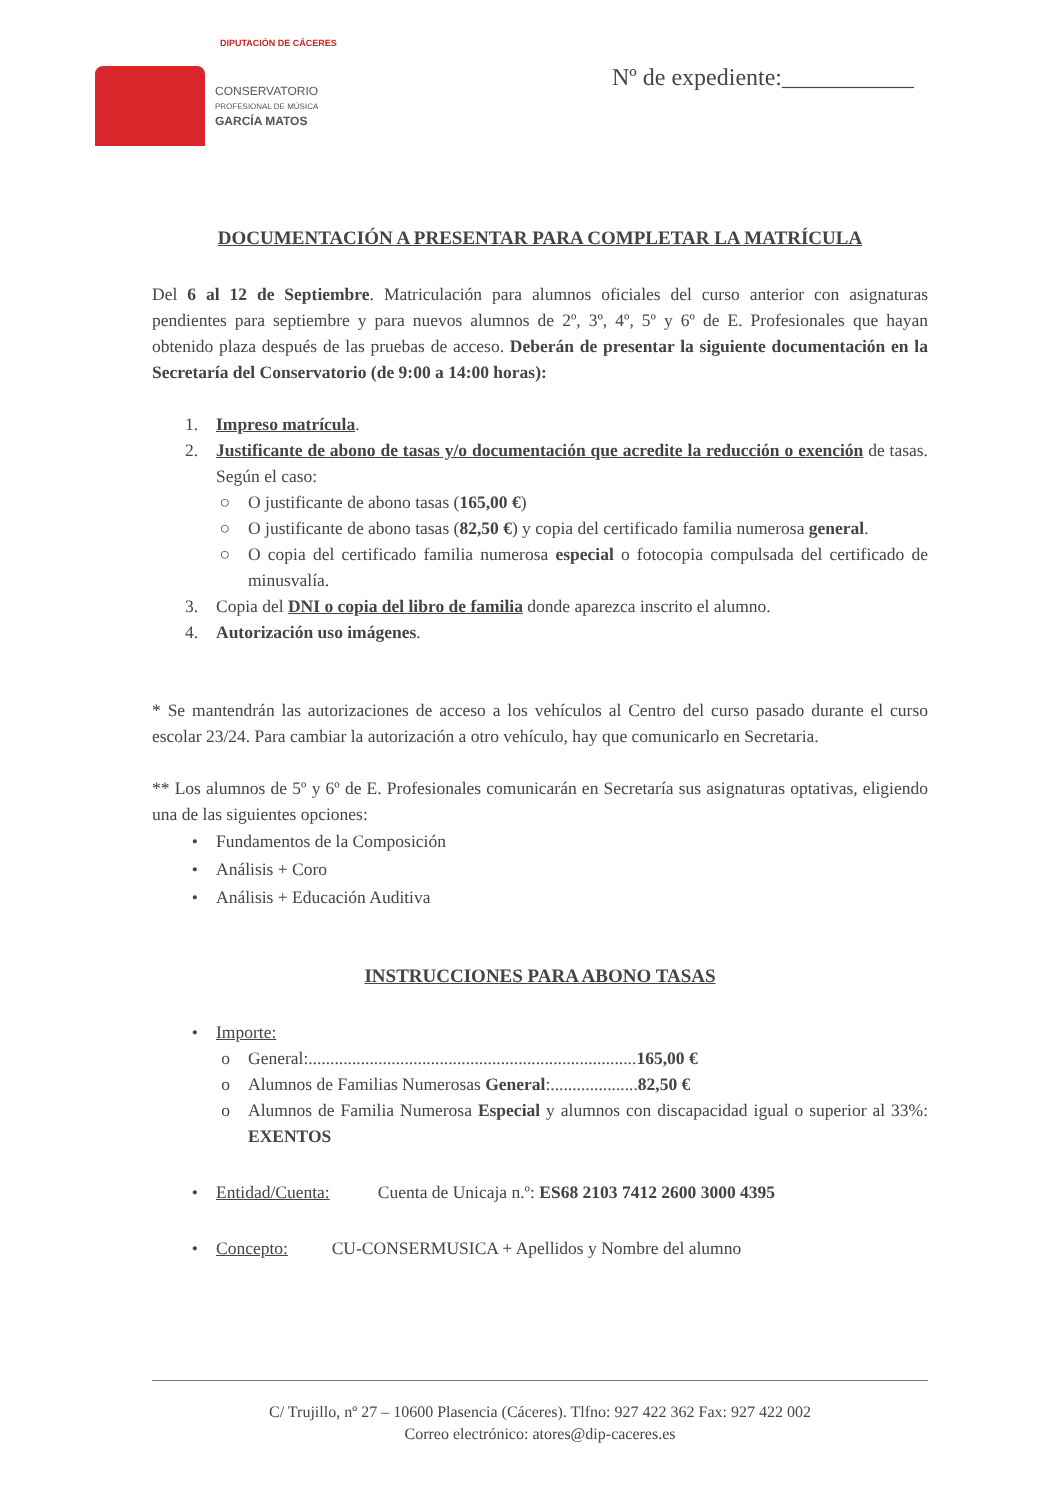DIPUTACIÓN DE CÁCERES
CONSERVATORIO
PROFESIONAL DE MÚSICA
GARCÍA MATOS
Nº de expediente:___________
DOCUMENTACIÓN A PRESENTAR PARA COMPLETAR LA MATRÍCULA
Del 6 al 12 de Septiembre. Matriculación para alumnos oficiales del curso anterior con asignaturas pendientes para septiembre y para nuevos alumnos de 2º, 3º, 4º, 5º y 6º de E. Profesionales que hayan obtenido plaza después de las pruebas de acceso. Deberán de presentar la siguiente documentación en la Secretaría del Conservatorio (de 9:00 a 14:00 horas):
1. Impreso matrícula.
2. Justificante de abono de tasas y/o documentación que acredite la reducción o exención de tasas. Según el caso:
○ O justificante de abono tasas (165,00 €)
○ O justificante de abono tasas (82,50 €) y copia del certificado familia numerosa general.
○ O copia del certificado familia numerosa especial o fotocopia compulsada del certificado de minusvalía.
3. Copia del DNI o copia del libro de familia donde aparezca inscrito el alumno.
4. Autorización uso imágenes.
* Se mantendrán las autorizaciones de acceso a los vehículos al Centro del curso pasado durante el curso escolar 23/24. Para cambiar la autorización a otro vehículo, hay que comunicarlo en Secretaria.
** Los alumnos de 5º y 6º de E. Profesionales comunicarán en Secretaría sus asignaturas optativas, eligiendo una de las siguientes opciones:
• Fundamentos de la Composición
• Análisis + Coro
• Análisis + Educación Auditiva
INSTRUCCIONES PARA ABONO TASAS
• Importe:
o General:...........................................................................165,00 €
o Alumnos de Familias Numerosas General:....................82,50 €
o Alumnos de Familia Numerosa Especial y alumnos con discapacidad igual o superior al 33%: EXENTOS
• Entidad/Cuenta: Cuenta de Unicaja n.º: ES68 2103 7412 2600 3000 4395
• Concepto: CU-CONSERMUSICA + Apellidos y Nombre del alumno
C/ Trujillo, nº 27 – 10600 Plasencia (Cáceres). Tlfno: 927 422 362 Fax: 927 422 002
Correo electrónico: atores@dip-caceres.es